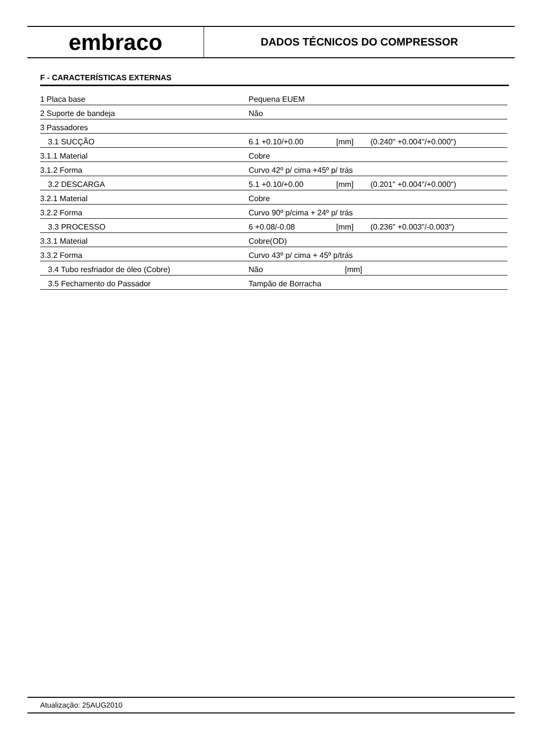embraco
DADOS TÉCNICOS DO COMPRESSOR
F - CARACTERÍSTICAS EXTERNAS
| 1 Placa base | Pequena EUEM | | |
| 2 Suporte de bandeja | Não | | |
| 3 Passadores | | | |
| 3.1 SUCÇÃO | 6.1 +0.10/+0.00 | [mm] | (0.240" +0.004"/+0.000") |
| 3.1.1 Material | Cobre | | |
| 3.1.2 Forma | Curvo 42º p/ cima +45º p/ trás | | |
| 3.2 DESCARGA | 5.1 +0.10/+0.00 | [mm] | (0.201" +0.004"/+0.000") |
| 3.2.1 Material | Cobre | | |
| 3.2.2 Forma | Curvo 90º p/cima + 24º p/ trás | | |
| 3.3 PROCESSO | 6 +0.08/-0.08 | [mm] | (0.236" +0.003"/-0.003") |
| 3.3.1 Material | Cobre(OD) | | |
| 3.3.2 Forma | Curvo 43º p/ cima + 45º p/trás | | |
| 3.4 Tubo resfriador de óleo (Cobre) | Não | [mm] | |
| 3.5 Fechamento do Passador | Tampão de Borracha | | |
Atualização: 25AUG2010